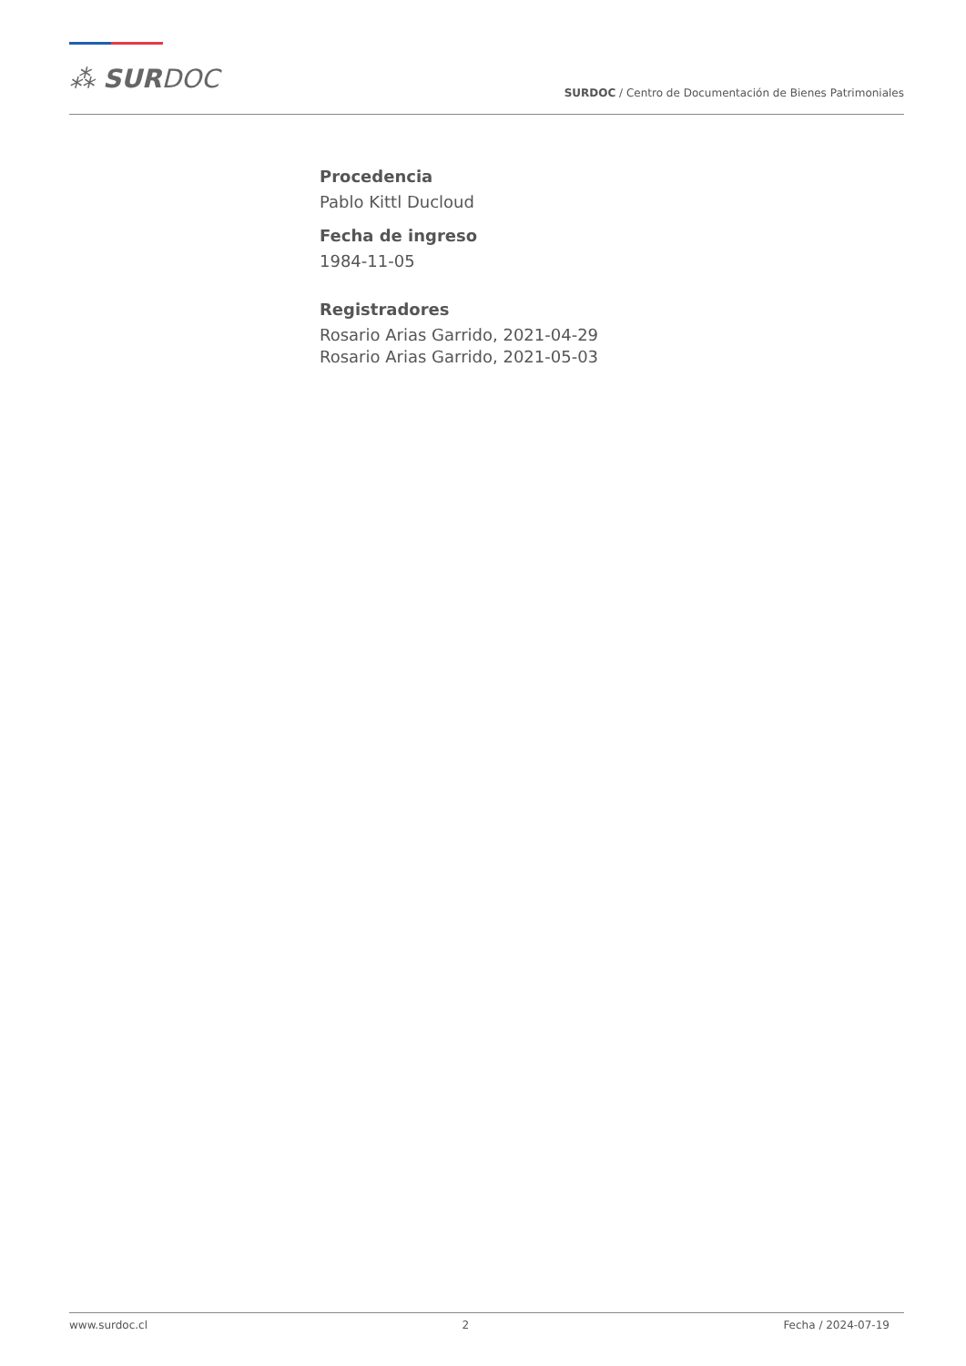⁂ SURDOC
SURDOC / Centro de Documentación de Bienes Patrimoniales
Procedencia
Pablo Kittl Ducloud
Fecha de ingreso
1984-11-05
Registradores
Rosario Arias Garrido, 2021-04-29
Rosario Arias Garrido, 2021-05-03
www.surdoc.cl 2 Fecha / 2024-07-19